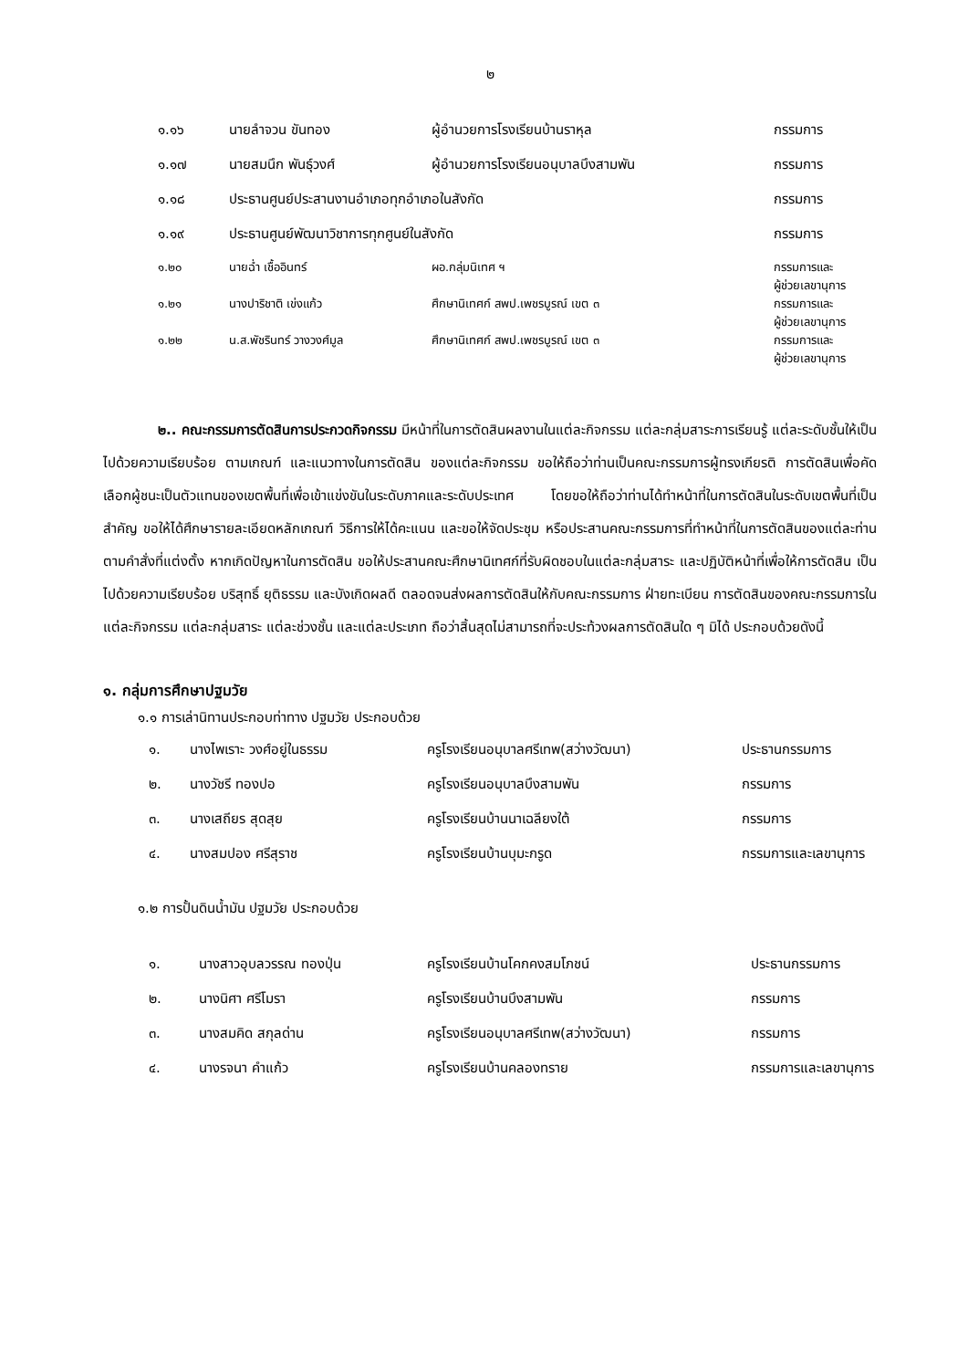๒
| ๑.๑๖ | นายลำจวน ขันทอง | ผู้อำนวยการโรงเรียนบ้านราหุล | กรรมการ |
| ๑.๑๗ | นายสมนึก พันธุ์วงศ์ | ผู้อำนวยการโรงเรียนอนุบาลบึงสามพัน | กรรมการ |
| ๑.๑๘ | ประธานศูนย์ประสานงานอำเภอทุกอำเภอในสังกัด | | กรรมการ |
| ๑.๑๙ | ประธานศูนย์พัฒนาวิชาการทุกศูนย์ในสังกัด | | กรรมการ |
| ๑.๒๐ | นายฉ่ำ เชื้ออินทร์ | ผอ.กลุ่มนิเทศ ฯ | กรรมการและ ผู้ช่วยเลขานุการ |
| ๑.๒๑ | นางปาริชาติ เข่งแก้ว | ศึกษานิเทศก์ สพป.เพชรบูรณ์ เขต ๓ | กรรมการและ ผู้ช่วยเลขานุการ |
| ๑.๒๒ | น.ส.พัชรินทร์ วางวงศ์มูล | ศึกษานิเทศก์ สพป.เพชรบูรณ์ เขต ๓ | กรรมการและ ผู้ช่วยเลขานุการ |
๒.. คณะกรรมการตัดสินการประกวดกิจกรรม มีหน้าที่ในการตัดสินผลงานในแต่ละกิจกรรม แต่ละกลุ่มสาระการเรียนรู้ แต่ละระดับชั้นให้เป็นไปด้วยความเรียบร้อย ตามเกณฑ์ และแนวทางในการตัดสิน ของแต่ละกิจกรรม ขอให้ถือว่าท่านเป็นคณะกรรมการผู้ทรงเกียรติ การตัดสินเพื่อคัดเลือกผู้ชนะเป็นตัวแทนของเขตพื้นที่เพื่อเข้าแข่งขันในระดับภาคและระดับประเทศ โดยขอให้ถือว่าท่านได้ทำหน้าที่ในการตัดสินในระดับเขตพื้นที่เป็นสำคัญ ขอให้ได้ศึกษารายละเอียดหลักเกณฑ์ วิธีการให้ได้คะแนน และขอให้จัดประชุม หรือประสานคณะกรรมการที่ทำหน้าที่ในการตัดสินของแต่ละท่านตามคำสั่งที่แต่งตั้ง หากเกิดปัญหาในการตัดสิน ขอให้ประสานคณะศึกษานิเทศก์ที่รับผิดชอบในแต่ละกลุ่มสาระ และปฏิบัติหน้าที่เพื่อให้การตัดสิน เป็นไปด้วยความเรียบร้อย บริสุทธิ์ ยุติธรรม และบังเกิดผลดี ตลอดจนส่งผลการตัดสินให้กับคณะกรรมการ ฝ่ายทะเบียน การตัดสินของคณะกรรมการในแต่ละกิจกรรม แต่ละกลุ่มสาระ แต่ละช่วงชั้น และแต่ละประเภท ถือว่าสิ้นสุดไม่สามารถที่จะประท้วงผลการตัดสินใด ๆ มิได้ ประกอบด้วยดังนี้
๑. กลุ่มการศึกษาปฐมวัย
๑.๑ การเล่านิทานประกอบท่าทาง ปฐมวัย ประกอบด้วย
| ๑. | นางไพเราะ วงศ์อยู่ในธรรม | ครูโรงเรียนอนุบาลศรีเทพ(สว่างวัฒนา) | ประธานกรรมการ |
| ๒. | นางวัชรี ทองปอ | ครูโรงเรียนอนุบาลบึงสามพัน | กรรมการ |
| ๓. | นางเสถียร สุดสุย | ครูโรงเรียนบ้านนาเฉลียงใต้ | กรรมการ |
| ๔. | นางสมปอง ศรีสุราช | ครูโรงเรียนบ้านบุมะกรูด | กรรมการและเลขานุการ |
๑.๒ การปั้นดินน้ำมัน ปฐมวัย ประกอบด้วย
| ๑. | นางสาวอุบลวรรณ ทองปุ่น | ครูโรงเรียนบ้านโคกคงสมโภชน์ | ประธานกรรมการ |
| ๒. | นางนิศา ศรีโมรา | ครูโรงเรียนบ้านบึงสามพัน | กรรมการ |
| ๓. | นางสมคิด สกุลด่าน | ครูโรงเรียนอนุบาลศรีเทพ(สว่างวัฒนา) | กรรมการ |
| ๔. | นางรจนา คำแก้ว | ครูโรงเรียนบ้านคลองทราย | กรรมการและเลขานุการ |